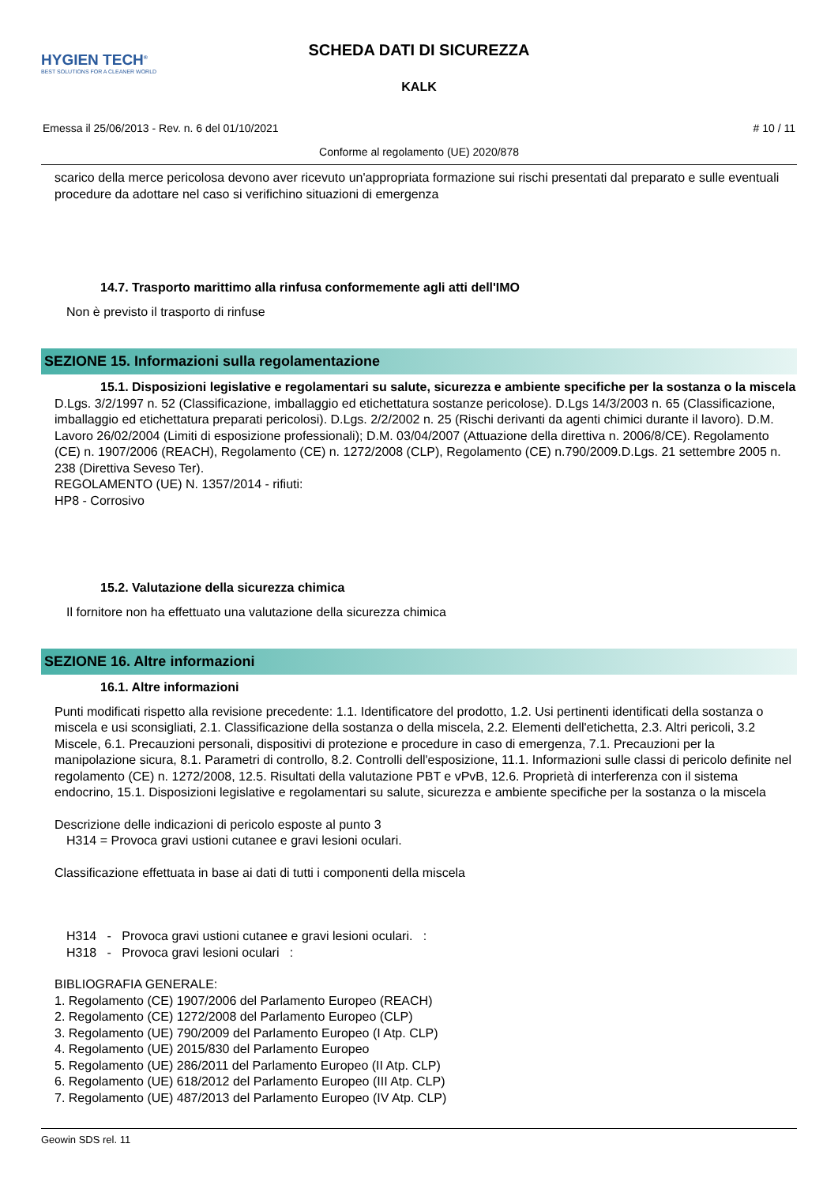HYGIEN TECH<sup>®</sup>
BEST SOLUTIONS FOR A CLEANER WORLD
SCHEDA DATI DI SICUREZZA
KALK
Emessa il 25/06/2013 - Rev. n. 6 del 01/10/2021 # 10 / 11
Conforme al regolamento (UE) 2020/878
scarico della merce pericolosa devono aver ricevuto un'appropriata formazione sui rischi presentati dal preparato e sulle eventuali procedure da adottare nel caso si verifichino situazioni di emergenza
14.7. Trasporto marittimo alla rinfusa conformemente agli atti dell'IMO
Non è previsto il trasporto di rinfuse
SEZIONE 15. Informazioni sulla regolamentazione
15.1. Disposizioni legislative e regolamentari su salute, sicurezza e ambiente specifiche per la sostanza o la miscela
D.Lgs. 3/2/1997 n. 52 (Classificazione, imballaggio ed etichettatura sostanze pericolose). D.Lgs 14/3/2003 n. 65 (Classificazione, imballaggio ed etichettatura preparati pericolosi). D.Lgs. 2/2/2002 n. 25 (Rischi derivanti da agenti chimici durante il lavoro). D.M. Lavoro 26/02/2004 (Limiti di esposizione professionali); D.M. 03/04/2007 (Attuazione della direttiva n. 2006/8/CE). Regolamento (CE) n. 1907/2006 (REACH), Regolamento (CE) n. 1272/2008 (CLP), Regolamento (CE) n.790/2009.D.Lgs. 21 settembre 2005 n. 238 (Direttiva Seveso Ter).
REGOLAMENTO (UE) N. 1357/2014 - rifiuti:
HP8 - Corrosivo
15.2. Valutazione della sicurezza chimica
Il fornitore non ha effettuato una valutazione della sicurezza chimica
SEZIONE 16. Altre informazioni
16.1. Altre informazioni
Punti modificati rispetto alla revisione precedente: 1.1. Identificatore del prodotto, 1.2. Usi pertinenti identificati della sostanza o miscela e usi sconsigliati, 2.1. Classificazione della sostanza o della miscela, 2.2. Elementi dell'etichetta, 2.3. Altri pericoli, 3.2 Miscele, 6.1. Precauzioni personali, dispositivi di protezione e procedure in caso di emergenza, 7.1. Precauzioni per la manipolazione sicura, 8.1. Parametri di controllo, 8.2. Controlli dell'esposizione, 11.1. Informazioni sulle classi di pericolo definite nel regolamento (CE) n. 1272/2008, 12.5. Risultati della valutazione PBT e vPvB, 12.6. Proprietà di interferenza con il sistema endocrino, 15.1. Disposizioni legislative e regolamentari su salute, sicurezza e ambiente specifiche per la sostanza o la miscela
Descrizione delle indicazioni di pericolo esposte al punto 3
H314 = Provoca gravi ustioni cutanee e gravi lesioni oculari.
Classificazione effettuata in base ai dati di tutti i componenti della miscela
H314 - Provoca gravi ustioni cutanee e gravi lesioni oculari. :
H318 - Provoca gravi lesioni oculari :
BIBLIOGRAFIA GENERALE:
1. Regolamento (CE) 1907/2006 del Parlamento Europeo (REACH)
2. Regolamento (CE) 1272/2008 del Parlamento Europeo (CLP)
3. Regolamento (UE) 790/2009 del Parlamento Europeo (I Atp. CLP)
4. Regolamento (UE) 2015/830 del Parlamento Europeo
5. Regolamento (UE) 286/2011 del Parlamento Europeo (II Atp. CLP)
6. Regolamento (UE) 618/2012 del Parlamento Europeo (III Atp. CLP)
7. Regolamento (UE) 487/2013 del Parlamento Europeo (IV Atp. CLP)
Geowin SDS rel. 11